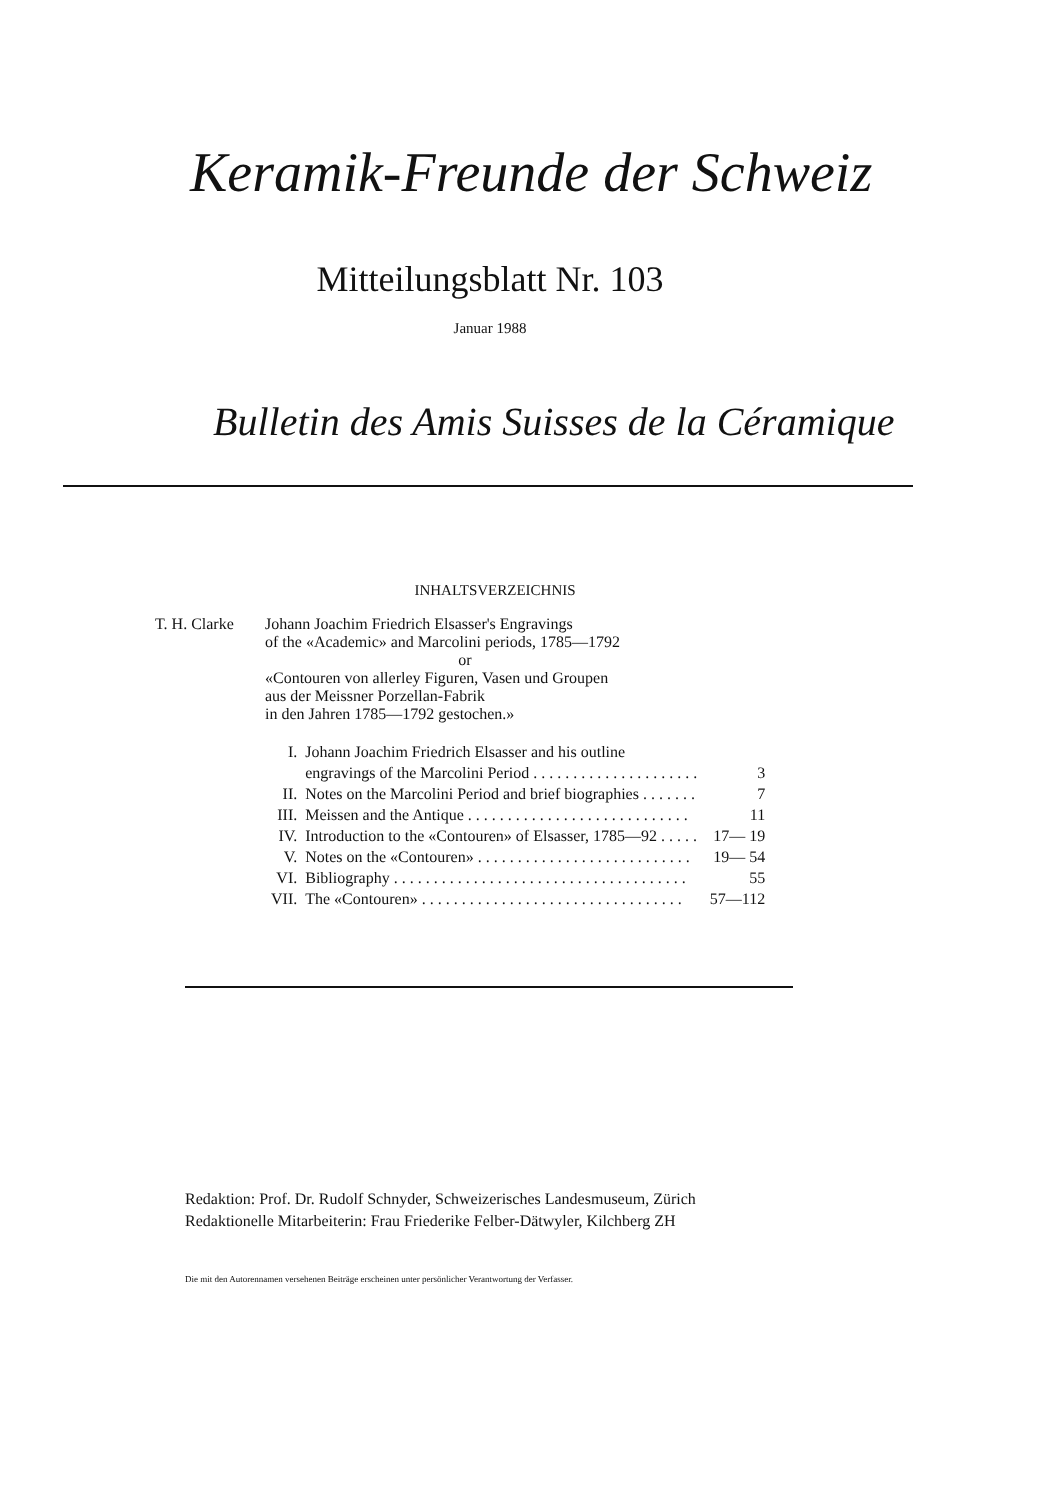Keramik-Freunde der Schweiz
Mitteilungsblatt Nr. 103
Januar 1988
Bulletin des Amis Suisses de la Céramique
INHALTSVERZEICHNIS
T. H. Clarke
Johann Joachim Friedrich Elsasser's Engravings
of the «Academic» and Marcolini periods, 1785—1792
or
«Contouren von allerley Figuren, Vasen und Groupen
aus der Meissner Porzellan-Fabrik
in den Jahren 1785—1792 gestochen.»
| I. | Johann Joachim Friedrich Elsasser and his outline engravings of the Marcolini Period . . . . . . . . . . . . . . . . . . . . . | 3 |
| II. | Notes on the Marcolini Period and brief biographies . . . . . . . | 7 |
| III. | Meissen and the Antique . . . . . . . . . . . . . . . . . . . . . . . . . . . . | 11 |
| IV. | Introduction to the «Contouren» of Elsasser, 1785—92 . . . . . | 17— 19 |
| V. | Notes on the «Contouren» . . . . . . . . . . . . . . . . . . . . . . . . . . . | 19— 54 |
| VI. | Bibliography . . . . . . . . . . . . . . . . . . . . . . . . . . . . . . . . . . . . . | 55 |
| VII. | The «Contouren» . . . . . . . . . . . . . . . . . . . . . . . . . . . . . . . . . | 57—112 |
Redaktion: Prof. Dr. Rudolf Schnyder, Schweizerisches Landesmuseum, Zürich
Redaktionelle Mitarbeiterin: Frau Friederike Felber-Dätwyler, Kilchberg ZH
Die mit den Autorennamen versehenen Beiträge erscheinen unter persönlicher Verantwortung der Verfasser.